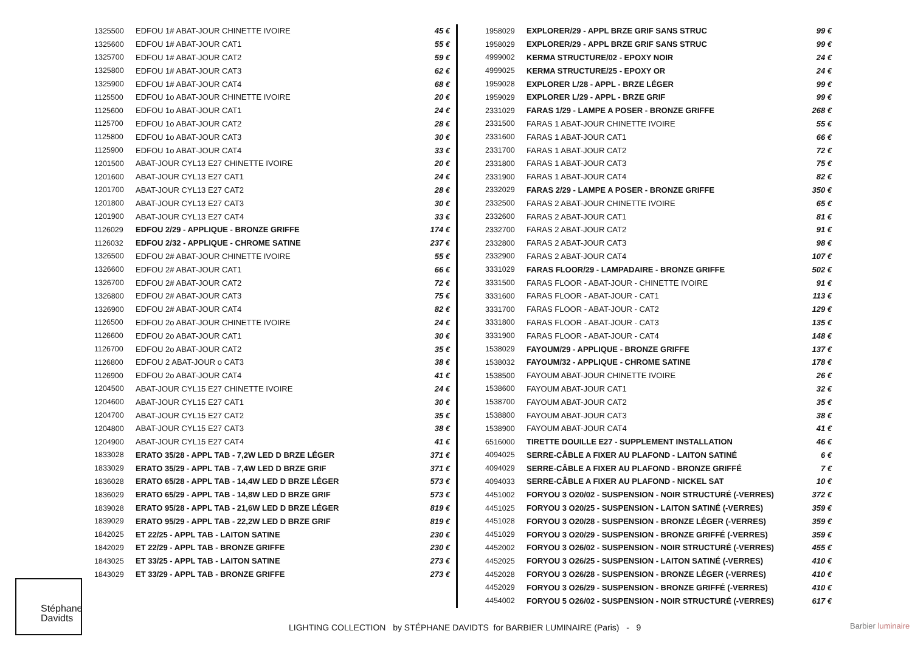| 1325500 | EDFOU 1# ABAT-JOUR CHINETTE IVOIRE | 45 € |
| 1325600 | EDFOU 1# ABAT-JOUR CAT1 | 55 € |
| 1325700 | EDFOU 1# ABAT-JOUR CAT2 | 59 € |
| 1325800 | EDFOU 1# ABAT-JOUR CAT3 | 62 € |
| 1325900 | EDFOU 1# ABAT-JOUR CAT4 | 68 € |
| 1125500 | EDFOU 1o ABAT-JOUR CHINETTE IVOIRE | 20 € |
| 1125600 | EDFOU 1o ABAT-JOUR CAT1 | 24 € |
| 1125700 | EDFOU 1o ABAT-JOUR CAT2 | 28 € |
| 1125800 | EDFOU 1o ABAT-JOUR CAT3 | 30 € |
| 1125900 | EDFOU 1o ABAT-JOUR CAT4 | 33 € |
| 1201500 | ABAT-JOUR CYL13 E27 CHINETTE IVOIRE | 20 € |
| 1201600 | ABAT-JOUR CYL13 E27 CAT1 | 24 € |
| 1201700 | ABAT-JOUR CYL13 E27 CAT2 | 28 € |
| 1201800 | ABAT-JOUR CYL13 E27 CAT3 | 30 € |
| 1201900 | ABAT-JOUR CYL13 E27 CAT4 | 33 € |
| 1126029 | EDFOU 2/29 - APPLIQUE - BRONZE GRIFFE | 174 € |
| 1126032 | EDFOU 2/32 - APPLIQUE - CHROME SATINE | 237 € |
| 1326500 | EDFOU 2# ABAT-JOUR CHINETTE IVOIRE | 55 € |
| 1326600 | EDFOU 2# ABAT-JOUR CAT1 | 66 € |
| 1326700 | EDFOU 2# ABAT-JOUR CAT2 | 72 € |
| 1326800 | EDFOU 2# ABAT-JOUR CAT3 | 75 € |
| 1326900 | EDFOU 2# ABAT-JOUR CAT4 | 82 € |
| 1126500 | EDFOU 2o ABAT-JOUR CHINETTE IVOIRE | 24 € |
| 1126600 | EDFOU 2o ABAT-JOUR CAT1 | 30 € |
| 1126700 | EDFOU 2o ABAT-JOUR CAT2 | 35 € |
| 1126800 | EDFOU 2 ABAT-JOUR o CAT3 | 38 € |
| 1126900 | EDFOU 2o ABAT-JOUR CAT4 | 41 € |
| 1204500 | ABAT-JOUR CYL15 E27 CHINETTE IVOIRE | 24 € |
| 1204600 | ABAT-JOUR CYL15 E27 CAT1 | 30 € |
| 1204700 | ABAT-JOUR CYL15 E27 CAT2 | 35 € |
| 1204800 | ABAT-JOUR CYL15 E27 CAT3 | 38 € |
| 1204900 | ABAT-JOUR CYL15 E27 CAT4 | 41 € |
| 1833028 | ERATO 35/28 - APPL TAB - 7,2W LED D BRZE LÉGER | 371 € |
| 1833029 | ERATO 35/29 - APPL TAB - 7,4W LED D BRZE GRIF | 371 € |
| 1836028 | ERATO 65/28 - APPL TAB - 14,4W LED D BRZE LÉGER | 573 € |
| 1836029 | ERATO 65/29 - APPL TAB - 14,8W LED D BRZE GRIF | 573 € |
| 1839028 | ERATO 95/28 - APPL TAB - 21,6W LED D BRZE LÉGER | 819 € |
| 1839029 | ERATO 95/29 - APPL TAB - 22,2W LED D BRZE GRIF | 819 € |
| 1842025 | ET 22/25 - APPL TAB - LAITON SATINE | 230 € |
| 1842029 | ET 22/29 - APPL TAB - BRONZE GRIFFE | 230 € |
| 1843025 | ET 33/25 - APPL TAB - LAITON SATINE | 273 € |
| 1843029 | ET 33/29 - APPL TAB - BRONZE GRIFFE | 273 € |
| 1958029 | EXPLORER/29 - APPL BRZE GRIF SANS STRUC | 99 € |
| 1958029 | EXPLORER/29 - APPL BRZE GRIF SANS STRUC | 99 € |
| 4999002 | KERMA STRUCTURE/02 - EPOXY NOIR | 24 € |
| 4999025 | KERMA STRUCTURE/25 - EPOXY OR | 24 € |
| 1959028 | EXPLORER L/28 - APPL - BRZE LÉGER | 99 € |
| 1959029 | EXPLORER L/29 - APPL - BRZE GRIF | 99 € |
| 2331029 | FARAS 1/29 - LAMPE A POSER - BRONZE GRIFFE | 268 € |
| 2331500 | FARAS 1 ABAT-JOUR CHINETTE IVOIRE | 55 € |
| 2331600 | FARAS 1 ABAT-JOUR CAT1 | 66 € |
| 2331700 | FARAS 1 ABAT-JOUR CAT2 | 72 € |
| 2331800 | FARAS 1 ABAT-JOUR CAT3 | 75 € |
| 2331900 | FARAS 1 ABAT-JOUR CAT4 | 82 € |
| 2332029 | FARAS 2/29 - LAMPE A POSER - BRONZE GRIFFE | 350 € |
| 2332500 | FARAS 2 ABAT-JOUR CHINETTE IVOIRE | 65 € |
| 2332600 | FARAS 2 ABAT-JOUR CAT1 | 81 € |
| 2332700 | FARAS 2 ABAT-JOUR CAT2 | 91 € |
| 2332800 | FARAS 2 ABAT-JOUR CAT3 | 98 € |
| 2332900 | FARAS 2 ABAT-JOUR CAT4 | 107 € |
| 3331029 | FARAS FLOOR/29 - LAMPADAIRE - BRONZE GRIFFE | 502 € |
| 3331500 | FARAS FLOOR - ABAT-JOUR - CHINETTE IVOIRE | 91 € |
| 3331600 | FARAS FLOOR - ABAT-JOUR - CAT1 | 113 € |
| 3331700 | FARAS FLOOR - ABAT-JOUR - CAT2 | 129 € |
| 3331800 | FARAS FLOOR - ABAT-JOUR - CAT3 | 135 € |
| 3331900 | FARAS FLOOR - ABAT-JOUR - CAT4 | 148 € |
| 1538029 | FAYOUM/29 - APPLIQUE - BRONZE GRIFFE | 137 € |
| 1538032 | FAYOUM/32 - APPLIQUE - CHROME SATINE | 178 € |
| 1538500 | FAYOUM ABAT-JOUR CHINETTE IVOIRE | 26 € |
| 1538600 | FAYOUM ABAT-JOUR CAT1 | 32 € |
| 1538700 | FAYOUM ABAT-JOUR CAT2 | 35 € |
| 1538800 | FAYOUM ABAT-JOUR CAT3 | 38 € |
| 1538900 | FAYOUM ABAT-JOUR CAT4 | 41 € |
| 6516000 | TIRETTE DOUILLE E27 - SUPPLEMENT INSTALLATION | 46 € |
| 4094025 | SERRE-CÂBLE A FIXER AU PLAFOND - LAITON SATINÉ | 6 € |
| 4094029 | SERRE-CÂBLE A FIXER AU PLAFOND - BRONZE GRIFFÉ | 7 € |
| 4094033 | SERRE-CÂBLE A FIXER AU PLAFOND - NICKEL SAT | 10 € |
| 4451002 | FORYOU 3 O20/02 - SUSPENSION - NOIR STRUCTURÉ (-VERRES) | 372 € |
| 4451025 | FORYOU 3 O20/25 - SUSPENSION - LAITON SATINÉ (-VERRES) | 359 € |
| 4451028 | FORYOU 3 O20/28 - SUSPENSION - BRONZE LÉGER (-VERRES) | 359 € |
| 4451029 | FORYOU 3 O20/29 - SUSPENSION - BRONZE GRIFFÉ (-VERRES) | 359 € |
| 4452002 | FORYOU 3 O26/02 - SUSPENSION - NOIR STRUCTURÉ (-VERRES) | 455 € |
| 4452025 | FORYOU 3 O26/25 - SUSPENSION - LAITON SATINÉ (-VERRES) | 410 € |
| 4452028 | FORYOU 3 O26/28 - SUSPENSION - BRONZE LÉGER (-VERRES) | 410 € |
| 4452029 | FORYOU 3 O26/29 - SUSPENSION - BRONZE GRIFFÉ (-VERRES) | 410 € |
| 4454002 | FORYOU 5 O26/02 - SUSPENSION - NOIR STRUCTURÉ (-VERRES) | 617 € |
Stéphane
Davidts
LIGHTING COLLECTION by STÉPHANE DAVIDTS for BARBIER LUMINAIRE (Paris) - 9
Barbier luminaire